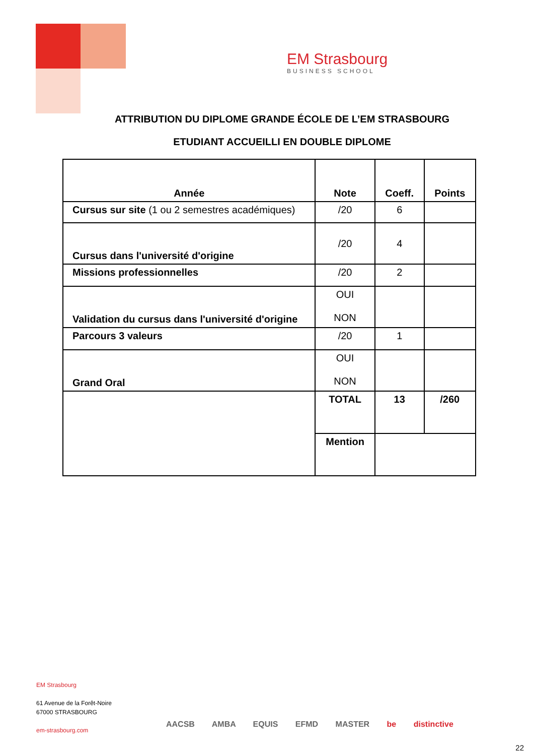EM Strasbourg
BUSINESS SCHOOL
ATTRIBUTION DU DIPLOME GRANDE ÉCOLE DE L’EM STRASBOURG
ETUDIANT ACCUEILLI EN DOUBLE DIPLOME
| Année | Note | Coeff. | Points |
| Cursus sur site (1 ou 2 semestres académiques) | /20 | 6 | |
| Cursus dans l'université d'origine | /20 | 4 | |
| Missions professionnelles | /20 | 2 | |
| Validation du cursus dans l'université d'origine | OUI NON | | |
| Parcours 3 valeurs | /20 | 1 | |
| Grand Oral | OUI NON | | |
| | TOTAL | 13 | /260 |
| | Mention | | |
EM Strasbourg
61 Avenue de la Forêt-Noire
67000 STRASBOURG
em-strasbourg.com
AACSB AMBA EQUIS EFMD MASTER be distinctive
22